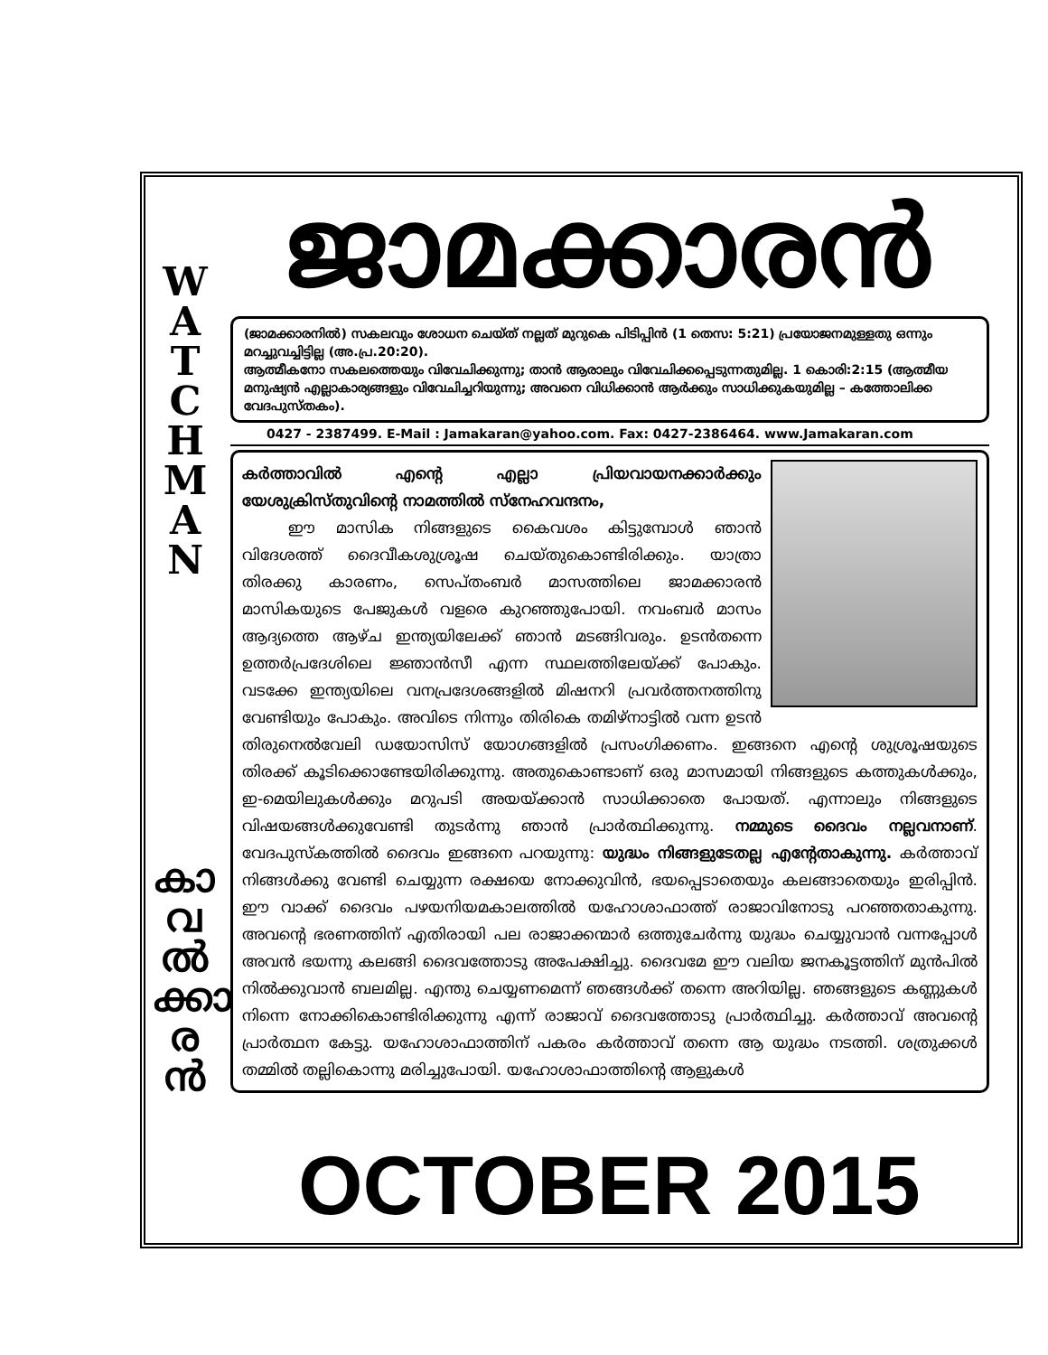W
A
T
C
H
M
A
N
കാ
വ
ൽ
ക്കാ
ര
ൻ
ജാമക്കാരൻ
(ജാമക്കാരനിൽ) സകലവും ശോധന ചെയ്ത് നല്ലത് മുറുകെ പിടിപ്പിൻ (1 തെസ: 5:21) പ്രയോജനമുള്ളതു ഒന്നും മറച്ചുവച്ചിട്ടില്ല (അ.പ്ര.20:20).
ആത്മീകനോ സകലത്തെയും വിവേചിക്കുന്നു; താൻ ആരാലും വിവേചിക്കപ്പെടുന്നതുമില്ല. 1 കൊരി:2:15 (ആത്മീയ മനുഷ്യൻ എല്ലാകാര്യങ്ങളും വിവേചിച്ചറിയുന്നു; അവനെ വിധിക്കാൻ ആർക്കും സാധിക്കുകയുമില്ല – കത്തോലിക്ക വേദപുസ്തകം).
0427 - 2387499. E-Mail : Jamakaran@yahoo.com. Fax: 0427-2386464. www.Jamakaran.com
കർത്താവിൽ എന്റെ എല്ലാ പ്രിയവായനക്കാർക്കും യേശുക്രിസ്തുവിന്റെ നാമത്തിൽ സ്നേഹവന്ദനം,
   ഈ മാസിക നിങ്ങളുടെ കൈവശം കിട്ടുമ്പോൾ ഞാൻ വിദേശത്ത് ദൈവീകശുശ്രൂഷ ചെയ്തുകൊണ്ടിരിക്കും. യാത്രാ തിരക്കു കാരണം, സെപ്തംബർ മാസത്തിലെ ജാമക്കാരൻ മാസികയുടെ പേജുകൾ വളരെ കുറഞ്ഞുപോയി. നവംബർ മാസം ആദ്യത്തെ ആഴ്ച ഇന്ത്യയിലേക്ക് ഞാൻ മടങ്ങിവരും. ഉടൻതന്നെ ഉത്തർപ്രദേശിലെ ജ്ഞാൻസീ എന്ന സ്ഥലത്തിലേയ്ക്ക് പോകും. വടക്കേ ഇന്ത്യയിലെ വനപ്രദേശങ്ങളിൽ മിഷനറി പ്രവർത്തനത്തിനു വേണ്ടിയും പോകും. അവിടെ നിന്നും തിരികെ തമിഴ്നാട്ടിൽ വന്ന ഉടൻ തിരുനെൽവേലി ഡയോസിസ് യോഗങ്ങളിൽ പ്രസംഗിക്കണം. ഇങ്ങനെ എന്റെ ശുശ്രൂഷയുടെ തിരക്ക് കൂടിക്കൊണ്ടേയിരിക്കുന്നു. അതുകൊണ്ടാണ് ഒരു മാസമായി നിങ്ങളുടെ കത്തുകൾക്കും, ഇ-മെയിലുകൾക്കും മറുപടി അയയ്ക്കാൻ സാധിക്കാതെ പോയത്. എന്നാലും നിങ്ങളുടെ വിഷയങ്ങൾക്കുവേണ്ടി തുടർന്നു ഞാൻ പ്രാർത്ഥിക്കുന്നു. നമ്മുടെ ദൈവം നല്ലവനാണ്. വേദപുസ്കത്തിൽ ദൈവം ഇങ്ങനെ പറയുന്നു: യുദ്ധം നിങ്ങളുടേതല്ല എന്റേതാകുന്നു. കർത്താവ് നിങ്ങൾക്കു വേണ്ടി ചെയ്യുന്ന രക്ഷയെ നോക്കുവിൻ, ഭയപ്പെടാതെയും കലങ്ങാതെയും ഇരിപ്പിൻ. ഈ വാക്ക് ദൈവം പഴയനിയമകാലത്തിൽ യഹോശാഫാത്ത് രാജാവിനോടു പറഞ്ഞതാകുന്നു. അവന്റെ ഭരണത്തിന് എതിരായി പല രാജാക്കന്മാർ ഒത്തുചേർന്നു യുദ്ധം ചെയ്യുവാൻ വന്നപ്പോൾ അവൻ ഭയന്നു കലങ്ങി ദൈവത്തോടു അപേക്ഷിച്ചു. ദൈവമേ ഈ വലിയ ജനകൂട്ടത്തിന് മുൻപിൽ നിൽക്കുവാൻ ബലമില്ല. എന്തു ചെയ്യണമെന്ന് ഞങ്ങൾക്ക് തന്നെ അറിയില്ല. ഞങ്ങളുടെ കണ്ണുകൾ നിന്നെ നോക്കികൊണ്ടിരിക്കുന്നു എന്ന് രാജാവ് ദൈവത്തോടു പ്രാർത്ഥിച്ചു. കർത്താവ് അവന്റെ പ്രാർത്ഥന കേട്ടു. യഹോശാഫാത്തിന് പകരം കർത്താവ് തന്നെ ആ യുദ്ധം നടത്തി. ശത്രുക്കൾ തമ്മിൽ തല്ലികൊന്നു മരിച്ചുപോയി. യഹോശാഫാത്തിന്റെ ആളുകൾ
OCTOBER 2015